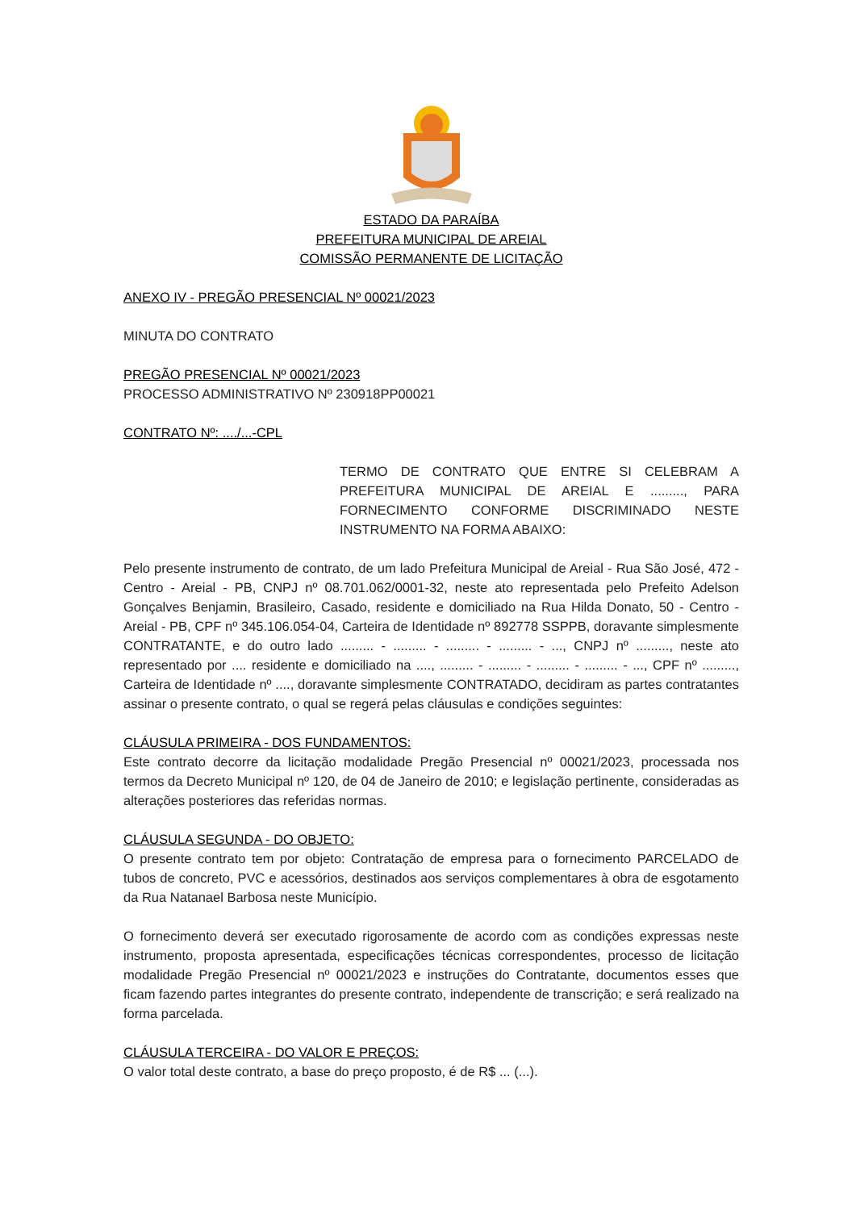ESTADO DA PARAÍBA
PREFEITURA MUNICIPAL DE AREIAL
COMISSÃO PERMANENTE DE LICITAÇÃO
ANEXO IV - PREGÃO PRESENCIAL Nº 00021/2023
MINUTA DO CONTRATO
PREGÃO PRESENCIAL Nº 00021/2023
PROCESSO ADMINISTRATIVO Nº 230918PP00021
CONTRATO Nº: ..../...-CPL
TERMO DE CONTRATO QUE ENTRE SI CELEBRAM A PREFEITURA MUNICIPAL DE AREIAL E ........., PARA FORNECIMENTO CONFORME DISCRIMINADO NESTE INSTRUMENTO NA FORMA ABAIXO:
Pelo presente instrumento de contrato, de um lado Prefeitura Municipal de Areial - Rua São José, 472 - Centro - Areial - PB, CNPJ nº 08.701.062/0001-32, neste ato representada pelo Prefeito Adelson Gonçalves Benjamin, Brasileiro, Casado, residente e domiciliado na Rua Hilda Donato, 50 - Centro - Areial - PB, CPF nº 345.106.054-04, Carteira de Identidade nº 892778 SSPPB, doravante simplesmente CONTRATANTE, e do outro lado ......... - ......... - ......... - ......... - ..., CNPJ nº ........., neste ato representado por .... residente e domiciliado na ...., ......... - ......... - ......... - ......... - ..., CPF nº ........., Carteira de Identidade nº ...., doravante simplesmente CONTRATADO, decidiram as partes contratantes assinar o presente contrato, o qual se regerá pelas cláusulas e condições seguintes:
CLÁUSULA PRIMEIRA - DOS FUNDAMENTOS:
Este contrato decorre da licitação modalidade Pregão Presencial nº 00021/2023, processada nos termos da Decreto Municipal nº 120, de 04 de Janeiro de 2010; e legislação pertinente, consideradas as alterações posteriores das referidas normas.
CLÁUSULA SEGUNDA - DO OBJETO:
O presente contrato tem por objeto: Contratação de empresa para o fornecimento PARCELADO de tubos de concreto, PVC e acessórios, destinados aos serviços complementares à obra de esgotamento da Rua Natanael Barbosa neste Município.
O fornecimento deverá ser executado rigorosamente de acordo com as condições expressas neste instrumento, proposta apresentada, especificações técnicas correspondentes, processo de licitação modalidade Pregão Presencial nº 00021/2023 e instruções do Contratante, documentos esses que ficam fazendo partes integrantes do presente contrato, independente de transcrição; e será realizado na forma parcelada.
CLÁUSULA TERCEIRA - DO VALOR E PREÇOS:
O valor total deste contrato, a base do preço proposto, é de R$ ... (...).